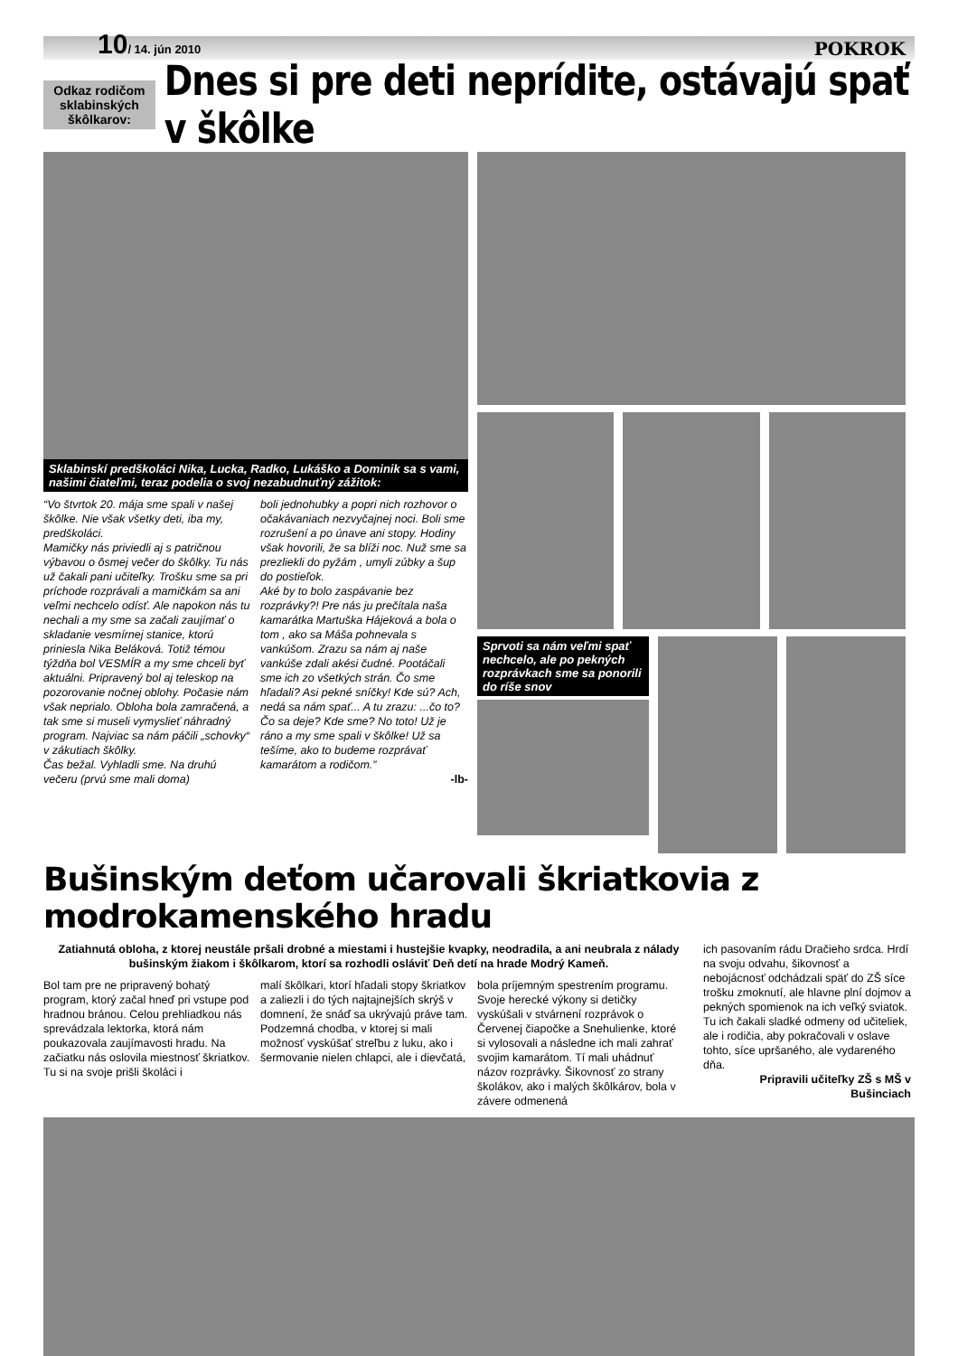10/ 14. jún 2010
POKROK
Odkaz rodičom sklabinských škôlkarov:
Dnes si pre deti neprídite, ostávajú spať v škôlke
Sklabinskí predškoláci Nika, Lucka, Radko, Lukáško a Dominik sa s vami, našimi čiateľmi, teraz podelia o svoj nezabudnuťný zážitok:
“Vo štvrtok 20. mája sme spali v našej škôlke. Nie však všetky deti, iba my, predškoláci.
Mamičky nás priviedli aj s patričnou výbavou o ôsmej večer do škôlky. Tu nás už čakali pani učiteľky. Trošku sme sa pri príchode rozprávali a mamičkám sa ani veľmi nechcelo odísť. Ale napokon nás tu nechali a my sme sa začali zaujímať o skladanie vesmírnej stanice, ktorú priniesla Nika Beláková. Totiž témou týždňa bol VESMÍR a my sme chceli byť aktuálni. Pripravený bol aj teleskop na pozorovanie nočnej oblohy. Počasie nám však neprialo. Obloha bola zamračená, a tak sme si museli vymyslieť náhradný program. Najviac sa nám páčili „schovky“ v zákutiach škôlky.
Čas bežal. Vyhladli sme. Na druhú večeru (prvú sme mali doma)
boli jednohubky a popri nich rozhovor o očakávaniach nezvyčajnej noci. Boli sme rozrušení a po únave ani stopy. Hodiny však hovorili, že sa blíži noc. Nuž sme sa prezliekli do pyžám , umyli zúbky a šup do postieľok.
Aké by to bolo zaspávanie bez rozprávky?! Pre nás ju prečítala naša kamarátka Martuška Hájeková a bola o tom , ako sa Máša pohnevala s vankúšom. Zrazu sa nám aj naše vankúše zdali akési čudné. Pootáčali sme ich zo všetkých strán. Čo sme hľadali? Asi pekné sníčky! Kde sú? Ach, nedá sa nám spať... A tu zrazu: ...čo to? Čo sa deje? Kde sme? No toto! Už je ráno a my sme spali v škôlke! Už sa tešíme, ako to budeme rozprávať kamarátom a rodičom.”
-lb-
Sprvoti sa nám veľmi spať nechcelo, ale po pekných rozprávkach sme sa ponorili do ríše snov
Bušinským deťom učarovali škriatkovia z modrokamenského hradu
Zatiahnutá obloha, z ktorej neustále pršali drobné a miestami i hustejšie kvapky, neodradila, a ani neubrala z nálady bušinským žiakom i škôlkarom, ktorí sa rozhodli osláviť Deň detí na hrade Modrý Kameň.
Bol tam pre ne pripravený bohatý program, ktorý začal hneď pri vstupe pod hradnou bránou. Celou prehliadkou nás sprevádzala lektorka, ktorá nám poukazovala zaujímavosti hradu. Na začiatku nás oslovila miestnosť škriatkov. Tu si na svoje prišli školáci i
malí škôlkari, ktorí hľadali stopy škriatkov a zaliezli i do tých najtajnejších skrýš v domnení, že snáď sa ukrývajú práve tam. Podzemná chodba, v ktorej si mali možnosť vyskúšať streľbu z luku, ako i šermovanie nielen chlapci, ale i dievčatá,
bola príjemným spestrením programu. Svoje herecké výkony si detičky vyskúšali v stvárnení rozprávok o Červenej čiapočke a Snehulienke, ktoré si vylosovali a následne ich mali zahrať svojim kamarátom. Tí mali uhádnuť názov rozprávky. Šikovnosť zo strany školákov, ako i malých škôlkárov, bola v závere odmenená
ich pasovaním rádu Dračieho srdca. Hrdí na svoju odvahu, šikovnosť a nebojácnosť odchádzali späť do ZŠ síce trošku zmoknutí, ale hlavne plní dojmov a pekných spomienok na ich veľký sviatok. Tu ich čakali sladké odmeny od učiteliek, ale i rodičia, aby pokračovali v oslave tohto, síce upršaného, ale vydareného dňa.
Pripravili učiteľky ZŠ s MŠ v Bušinciach